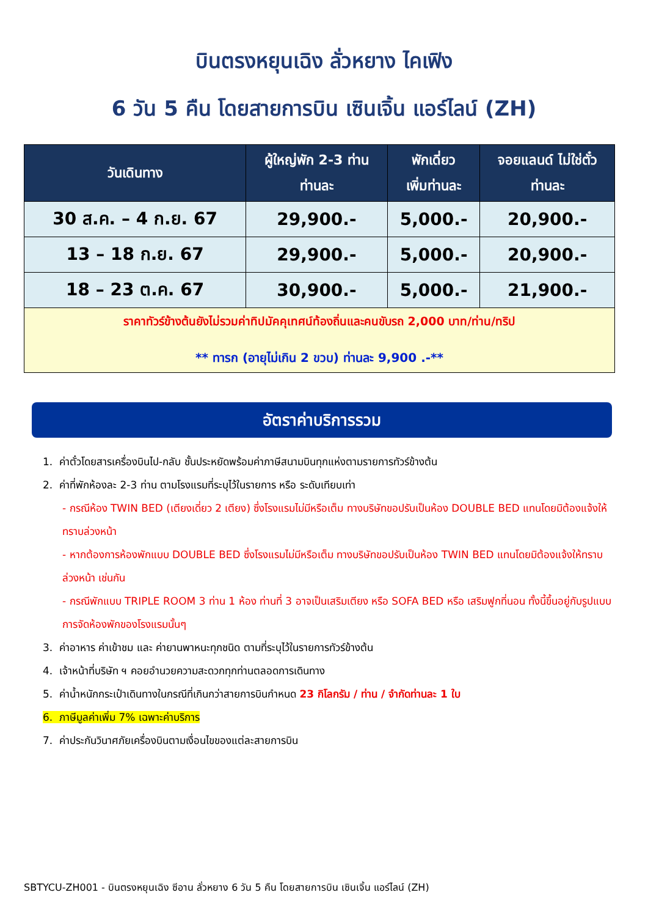บินตรงหยุนเฉิง ลั่วหยาง ไคเฟิง
6 วัน 5 คืน โดยสายการบิน เซินเจิ้น แอร์ไลน์ (ZH)
| วันเดินทาง | ผู้ใหญ่พัก 2-3 ท่าน ท่านละ | พักเดี่ยว เพิ่มท่านละ | จอยแลนด์ ไม่ใช่ตั๋ว ท่านละ |
| --- | --- | --- | --- |
| 30 ส.ค. – 4 ก.ย. 67 | 29,900.- | 5,000.- | 20,900.- |
| 13 – 18 ก.ย. 67 | 29,900.- | 5,000.- | 20,900.- |
| 18 – 23 ต.ค. 67 | 30,900.- | 5,000.- | 21,900.- |
| ราคาทัวร์ข้างต้นยังไม่รวมค่าทิปมัคคุเทศน์ท้องถิ่นและคนขับรถ 2,000 บาท/ท่าน/ทริป ** ทารก (อายุไม่เกิน 2 ขวบ) ท่านละ 9,900 .-** | | | |
อัตราค่าบริการรวม
1. ค่าตั๋วโดยสารเครื่องบินไป-กลับ ชั้นประหยัดพร้อมค่าภาษีสนามบินทุกแห่งตามรายการทัวร์ข้างต้น
2. ค่าที่พักห้องละ 2-3 ท่าน ตามโรงแรมที่ระบุไว้ในรายการ หรือ ระดับเทียบเท่า
- กรณีห้อง TWIN BED (เตียงเดี่ยว 2 เตียง) ซึ่งโรงแรมไม่มีหรือเต็ม ทางบริษัทขอปรับเป็นห้อง DOUBLE BED แทนโดยมิต้องแจ้งให้ทราบล่วงหน้า
- หากต้องการห้องพักแบบ DOUBLE BED ซึ่งโรงแรมไม่มีหรือเต็ม ทางบริษัทขอปรับเป็นห้อง TWIN BED แทนโดยมิต้องแจ้งให้ทราบล่วงหน้า เช่นกัน
- กรณีพักแบบ TRIPLE ROOM 3 ท่าน 1 ห้อง ท่านที่ 3 อาจเป็นเสริมเตียง หรือ SOFA BED หรือ เสริมฟูกที่นอน ทั้งนี้ขึ้นอยู่กับรูปแบบการจัดห้องพักของโรงแรมนั้นๆ
3. ค่าอาหาร ค่าเข้าชม และ ค่ายานพาหนะทุกชนิด ตามที่ระบุไว้ในรายการทัวร์ข้างต้น
4. เจ้าหน้าที่บริษัท ฯ คอยอำนวยความสะดวกทุกท่านตลอดการเดินทาง
5. ค่าน้ำหนักกระเป๋าเดินทางในกรณีที่เกินกว่าสายการบินกำหนด 23 กิโลกรัม / ท่าน / จำกัดท่านละ 1 ใบ
6. ภาษีมูลค่าเพิ่ม 7% เฉพาะค่าบริการ
7. ค่าประกันวินาศภัยเครื่องบินตามเงื่อนไขของแต่ละสายการบิน
SBTYCU-ZH001 - บินตรงหยุนเฉิง ซีอาน ลั่วหยาง 6 วัน 5 คืน โดยสายการบิน เซินเจิ้น แอร์ไลน์ (ZH)